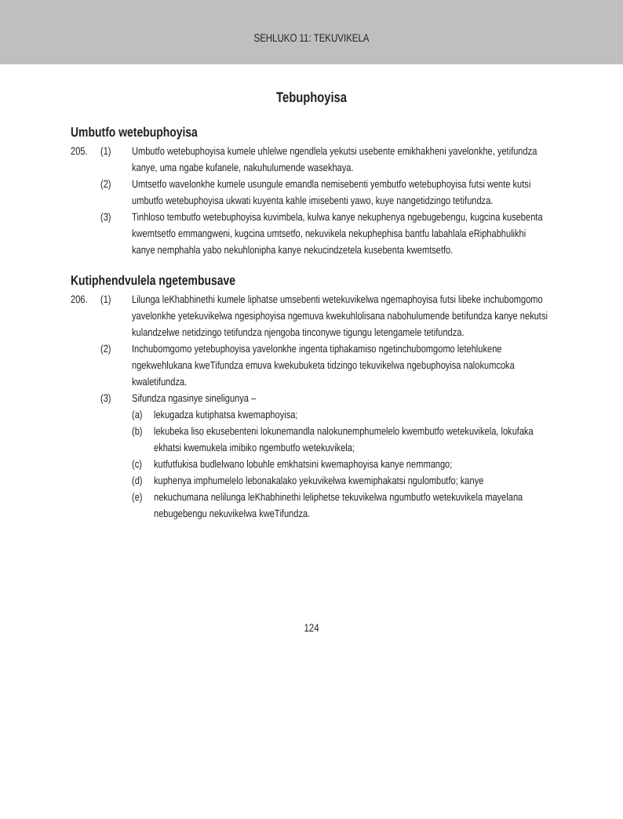SEHLUKO 11: TEKUVIKELA
Tebuphoyisa
Umbutfo wetebuphoyisa
205. (1) Umbutfo wetebuphoyisa kumele uhlelwe ngendlela yekutsi usebente emikhakheni yavelonkhe, yetifundza kanye, uma ngabe kufanele, nakuhulumende wasekhaya.
(2) Umtsetfo wavelonkhe kumele usungule emandla nemisebenti yembutfo wetebuphoyisa futsi wente kutsi umbutfo wetebuphoyisa ukwati kuyenta kahle imisebenti yawo, kuye nangetidzingo tetifundza.
(3) Tinhloso tembutfo wetebuphoyisa kuvimbela, kulwa kanye nekuphenya ngebugebengu, kugcina kusebenta kwemtsetfo emmangweni, kugcina umtsetfo, nekuvikela nekuphephisa bantfu labahlala eRiphabhulikhi kanye nemphahla yabo nekuhlonipha kanye nekucindzetela kusebenta kwemtsetfo.
Kutiphendvulela ngetembusave
206. (1) Lilunga leKhabhinethi kumele liphatse umsebenti wetekuvikelwa ngemaphoyisa futsi libeke inchubomgomo yavelonkhe yetekuvikelwa ngesiphoyisa ngemuva kwekuhlolisana nabohulumende betifundza kanye nekutsi kulandzelwe netidzingo tetifundza njengoba tinconywe tigungu letengamele tetifundza.
(2) Inchubomgomo yetebuphoyisa yavelonkhe ingenta tiphakamiso ngetinchubomgomo letehlukene ngekwehlukana kweTifundza emuva kwekubuketa tidzingo tekuvikelwa ngebuphoyisa nalokumcoka kwaletifundza.
(3) Sifundza ngasinye sineligunya –
(a) lekugadza kutiphatsa kwemaphoyisa;
(b) lekubeka liso ekusebenteni lokunemandla nalokunemphumelelo kwembutfo wetekuvikela, lokufaka ekhatsi kwemukela imibiko ngembutfo wetekuvikela;
(c) kutfutfukisa budlelwano lobuhle emkhatsini kwemaphoyisa kanye nemmango;
(d) kuphenya imphumelelo lebonakalako yekuvikelwa kwemiphakatsi ngulombutfo; kanye
(e) nekuchumana nelilunga leKhabhinethi leliphetse tekuvikelwa ngumbutfo wetekuvikela mayelana nebugebengu nekuvikelwa kweTifundza.
124